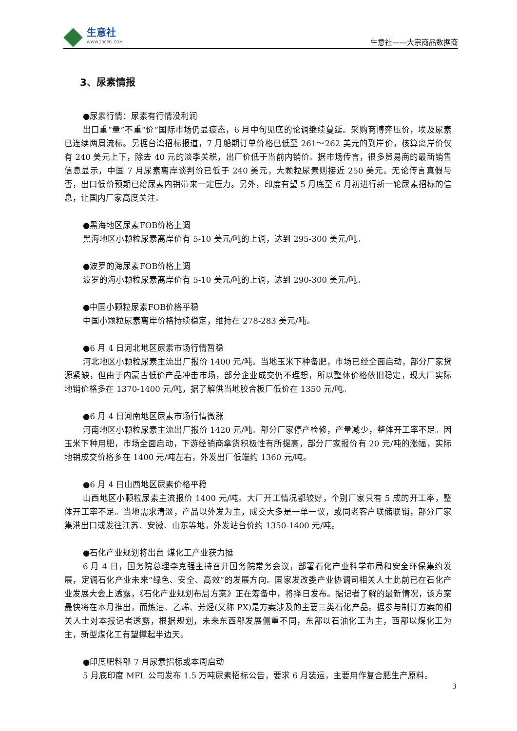生意社
WWW.100PPI.COM
生意社——大宗商品数据商
3、尿素情报
●尿素行情：尿素有行情没利润
出口重“量”不重“价”国际市场仍显疲态，6 月中旬见底的论调继续蔓延。采购商博弈压价，埃及尿素已连续两周流标。另据台湾招标报道，7 月船期订单价格已低至 261～262 美元的到岸价，核算离岸价仅有 240 美元上下，除去 40 元的淡季关税，出厂价低于当前内销价。据市场传言，很多贸易商的最新销售信息显示，中国 7 月尿素离岸谈判价已低于 240 美元，大颗粒尿素则接近 250 美元。无论传言真假与否，出口低价预期已给尿素内销带来一定压力。另外，印度有望 5 月底至 6 月初进行新一轮尿素招标的信息，让国内厂家高度关注。
●黑海地区尿素FOB价格上调
黑海地区小颗粒尿素离岸价有 5-10 美元/吨的上调，达到 295-300 美元/吨。
●波罗的海尿素FOB价格上调
波罗的海小颗粒尿素离岸价有 5-10 美元/吨的上调，达到 290-300 美元/吨。
●中国小颗粒尿素FOB价格平稳
中国小颗粒尿素离岸价格持续稳定，维持在 278-283 美元/吨。
●6 月 4 日河北地区尿素市场行情暂稳
河北地区小颗粒尿素主流出厂报价 1400 元/吨。当地玉米下种备肥，市场已经全面启动，部分厂家货源紧缺，但由于内蒙古低价产品冲击市场，部分企业成交仍不理想，所以整体价格依旧稳定，现大厂实际地销价格多在 1370-1400 元/吨，据了解供当地胶合板厂低价在 1350 元/吨。
●6 月 4 日河南地区尿素市场行情微涨
河南地区小颗粒尿素主流出厂报价 1420 元/吨。部分厂家停产检修，产量减少，整体开工率不足。因玉米下种用肥，市场全面启动，下游经销商拿货积极性有所提高，部分厂家报价有 20 元/吨的涨幅，实际地销成交价格多在 1400 元/吨左右，外发出厂低端约 1360 元/吨。
●6 月 4 日山西地区尿素价格平稳
山西地区小颗粒尿素主流报价 1400 元/吨。大厂开工情况都较好，个别厂家只有 5 成的开工率，整体开工率不足。当地需求清淡，产品以外发为主，成交大多是一单一议，或同老客户联储联销，部分厂家集港出口或发往江苏、安徽、山东等地，外发站台价约 1350-1400 元/吨。
●石化产业规划将出台 煤化工产业获力挺
6 月 4 日，国务院总理李克强主持召开国务院常务会议，部署石化产业科学布局和安全环保集约发展，定调石化产业未来“绿色、安全、高效”的发展方向。国家发改委产业协调司相关人士此前已在石化产业发展大会上透露，《石化产业规划布局方案》正在筹备中，将择日发布。据记者了解的最新情况，该方案最快将在本月推出，而炼油、乙烯、芳烃(又称 PX)是方案涉及的主要三类石化产品。据参与制订方案的相关人士对本报记者透露，根据规划，未来东西部发展侧重不同，东部以石油化工为主，西部以煤化工为主，新型煤化工有望撑起半边天。
●印度肥料部 7 月尿素招标或本周启动
5 月底印度 MFL 公司发布 1.5 万吨尿素招标公告，要求 6 月装运，主要用作复合肥生产原料。
3